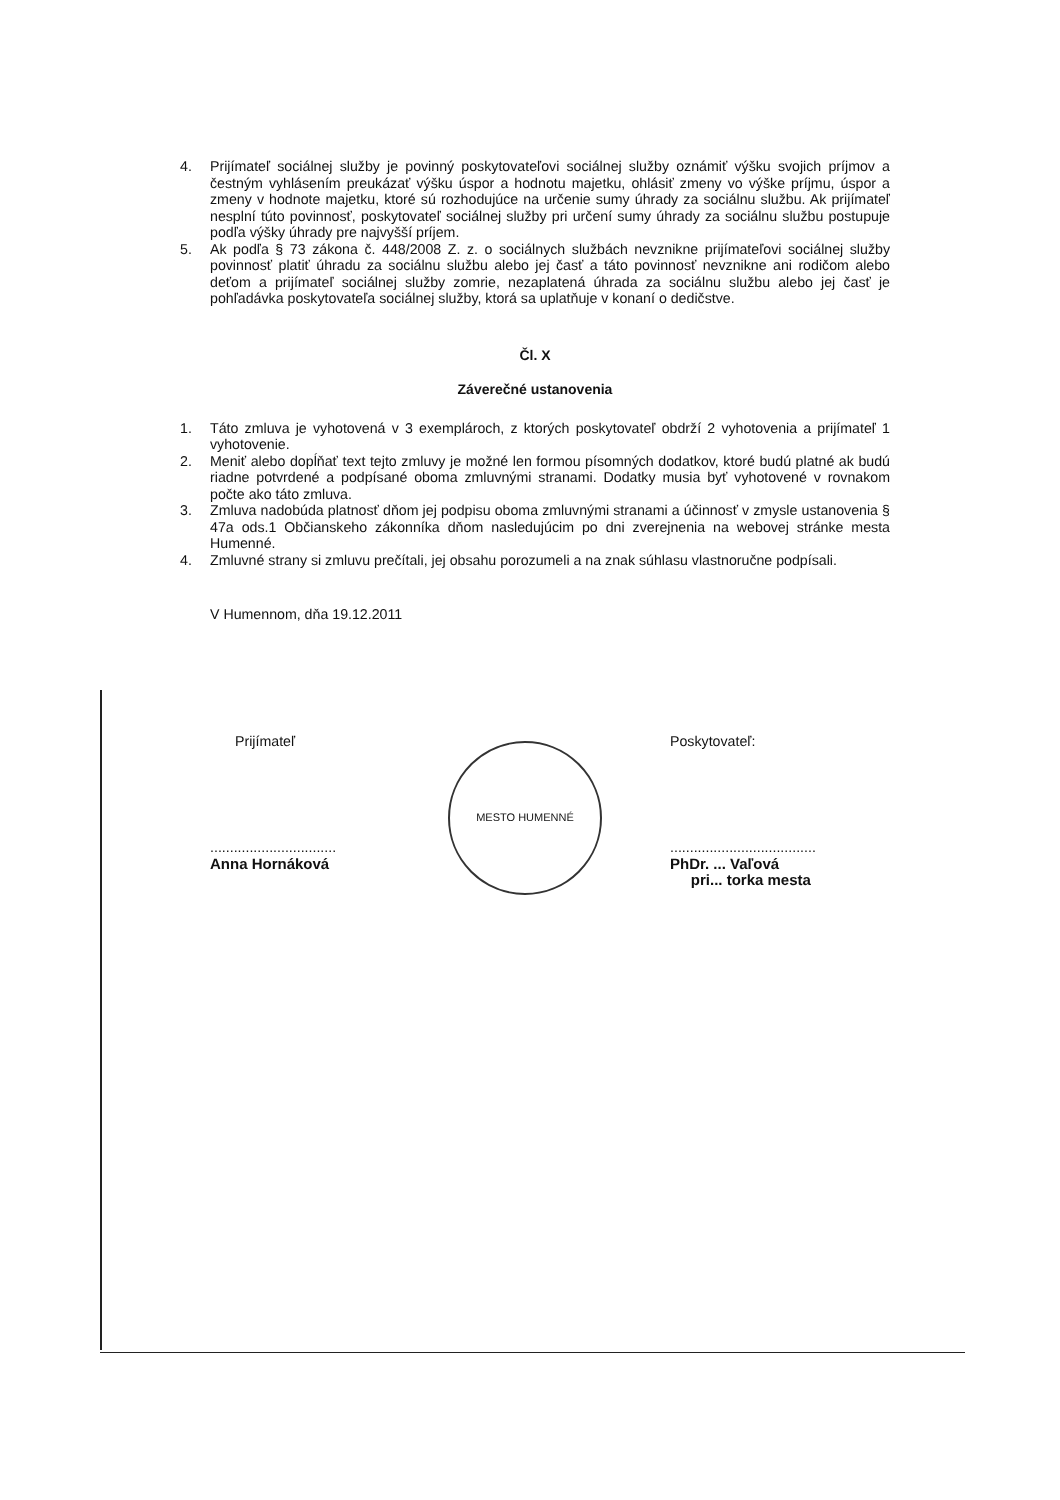4. Prijímateľ sociálnej služby je povinný poskytovateľovi sociálnej služby oznámiť výšku svojich príjmov a čestným vyhlásením preukázať výšku úspor a hodnotu majetku, ohlásiť zmeny vo výške príjmu, úspor a zmeny v hodnote majetku, ktoré sú rozhodujúce na určenie sumy úhrady za sociálnu službu. Ak prijímateľ nesplní túto povinnosť, poskytovateľ sociálnej služby pri určení sumy úhrady za sociálnu službu postupuje podľa výšky úhrady pre najvyšší príjem.
5. Ak podľa § 73 zákona č. 448/2008 Z. z. o sociálnych službách nevznikne prijímateľovi sociálnej služby povinnosť platiť úhradu za sociálnu službu alebo jej časť a táto povinnosť nevznikne ani rodičom alebo deťom a prijímateľ sociálnej služby zomrie, nezaplatená úhrada za sociálnu službu alebo jej časť je pohľadávka poskytovateľa sociálnej služby, ktorá sa uplatňuje v konaní o dedičstve.
Čl. X
Záverečné ustanovenia
1. Táto zmluva je vyhotovená v 3 exemplároch, z ktorých poskytovateľ obdrží 2 vyhotovenia a prijímateľ 1 vyhotovenie.
2. Meniť alebo dopĺňať text tejto zmluvy je možné len formou písomných dodatkov, ktoré budú platné ak budú riadne potvrdené a podpísané oboma zmluvnými stranami. Dodatky musia byť vyhotovené v rovnakom počte ako táto zmluva.
3. Zmluva nadobúda platnosť dňom jej podpisu oboma zmluvnými stranami a účinnosť v zmysle ustanovenia § 47a ods.1 Občianskeho zákonníka dňom nasledujúcim po dni zverejnenia na webovej stránke mesta Humenné.
4. Zmluvné strany si zmluvu prečítali, jej obsahu porozumeli a na znak súhlasu vlastnoručne podpísali.
V Humennom, dňa 19.12.2011
Prijímateľ
................................
Anna Hornáková
MESTO HUMENNÉ
Poskytovateľ:
.....................................
PhDr. ... Vaľová
pri... torka mesta